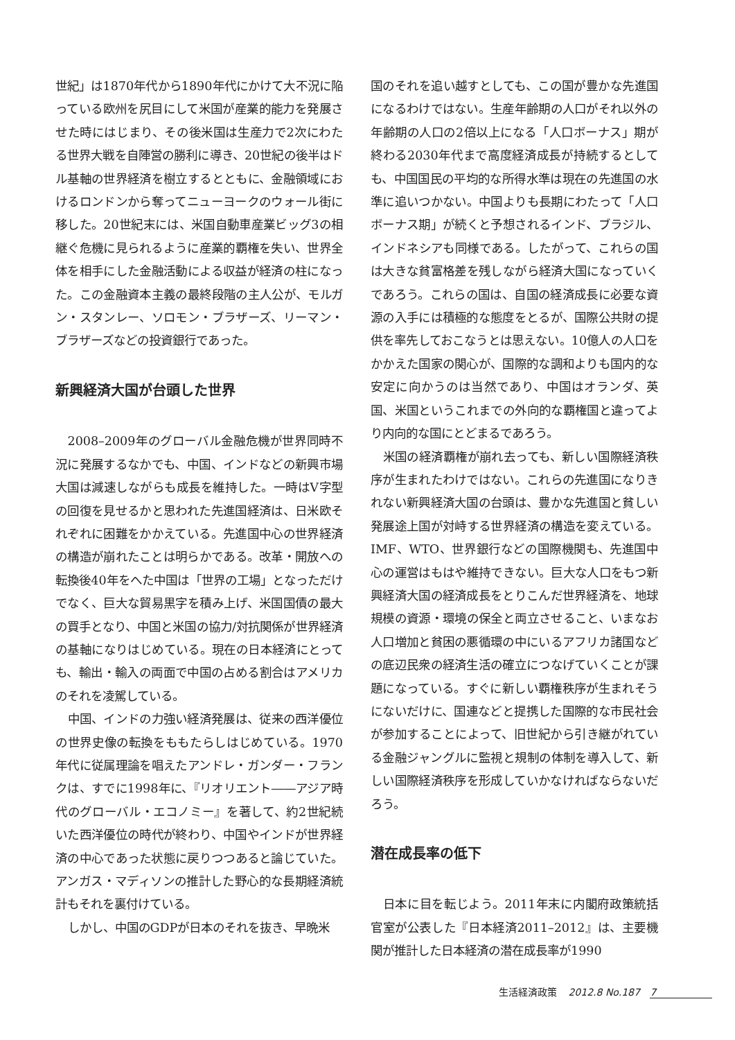世紀」は1870年代から1890年代にかけて大不況に陥っている欧州を尻目にして米国が産業的能力を発展させた時にはじまり、その後米国は生産力で2次にわたる世界大戦を自陣営の勝利に導き、20世紀の後半はドル基軸の世界経済を樹立するとともに、金融領域におけるロンドンから奪ってニューヨークのウォール街に移した。20世紀末には、米国自動車産業ビッグ3の相継ぐ危機に見られるように産業的覇権を失い、世界全体を相手にした金融活動による収益が経済の柱になった。この金融資本主義の最終段階の主人公が、モルガン・スタンレー、ソロモン・ブラザーズ、リーマン・ブラザーズなどの投資銀行であった。
新興経済大国が台頭した世界
2008–2009年のグローバル金融危機が世界同時不況に発展するなかでも、中国、インドなどの新興市場大国は減速しながらも成長を維持した。一時はV字型の回復を見せるかと思われた先進国経済は、日米欧それぞれに困難をかかえている。先進国中心の世界経済の構造が崩れたことは明らかである。改革・開放への転換後40年をへた中国は「世界の工場」となっただけでなく、巨大な貿易黒字を積み上げ、米国国債の最大の買手となり、中国と米国の協力/対抗関係が世界経済の基軸になりはじめている。現在の日本経済にとっても、輸出・輸入の両面で中国の占める割合はアメリカのそれを凌駕している。
中国、インドの力強い経済発展は、従来の西洋優位の世界史像の転換をももたらしはじめている。1970年代に従属理論を唱えたアンドレ・ガンダー・フランクは、すでに1998年に、『リオリエント――アジア時代のグローバル・エコノミー』を著して、約2世紀続いた西洋優位の時代が終わり、中国やインドが世界経済の中心であった状態に戻りつつあると論じていた。アンガス・マディソンの推計した野心的な長期経済統計もそれを裏付けている。
しかし、中国のGDPが日本のそれを抜き、早晩米
国のそれを追い越すとしても、この国が豊かな先進国になるわけではない。生産年齢期の人口がそれ以外の年齢期の人口の2倍以上になる「人口ボーナス」期が終わる2030年代まで高度経済成長が持続するとしても、中国国民の平均的な所得水準は現在の先進国の水準に追いつかない。中国よりも長期にわたって「人口ボーナス期」が続くと予想されるインド、ブラジル、インドネシアも同様である。したがって、これらの国は大きな貧富格差を残しながら経済大国になっていくであろう。これらの国は、自国の経済成長に必要な資源の入手には積極的な態度をとるが、国際公共財の提供を率先しておこなうとは思えない。10億人の人口をかかえた国家の関心が、国際的な調和よりも国内的な安定に向かうのは当然であり、中国はオランダ、英国、米国というこれまでの外向的な覇権国と違ってより内向的な国にとどまるであろう。
米国の経済覇権が崩れ去っても、新しい国際経済秩序が生まれたわけではない。これらの先進国になりきれない新興経済大国の台頭は、豊かな先進国と貧しい発展途上国が対峙する世界経済の構造を変えている。IMF、WTO、世界銀行などの国際機関も、先進国中心の運営はもはや維持できない。巨大な人口をもつ新興経済大国の経済成長をとりこんだ世界経済を、地球規模の資源・環境の保全と両立させること、いまなお人口増加と貧困の悪循環の中にいるアフリカ諸国などの底辺民衆の経済生活の確立につなげていくことが課題になっている。すぐに新しい覇権秩序が生まれそうにないだけに、国連などと提携した国際的な市民社会が参加することによって、旧世紀から引き継がれている金融ジャングルに監視と規制の体制を導入して、新しい国際経済秩序を形成していかなければならないだろう。
潜在成長率の低下
日本に目を転じよう。2011年末に内閣府政策統括官室が公表した『日本経済2011–2012』は、主要機関が推計した日本経済の潜在成長率が1990
生活経済政策 2012.8 No.187 7